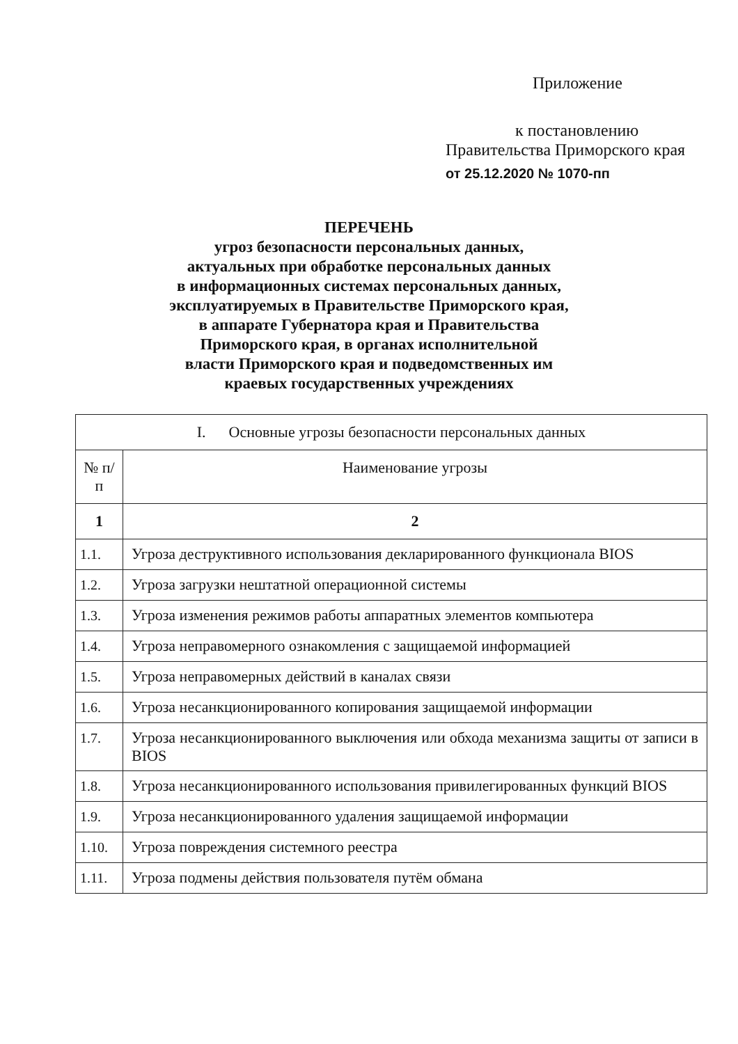Приложение
к постановлению
Правительства Приморского края
от 25.12.2020 № 1070-пп
ПЕРЕЧЕНЬ
угроз безопасности персональных данных,
актуальных при обработке персональных данных
в информационных системах персональных данных,
эксплуатируемых в Правительстве Приморского края,
в аппарате Губернатора края и Правительства
Приморского края, в органах исполнительной
власти Приморского края и подведомственных им
краевых государственных учреждениях
| I. Основные угрозы безопасности персональных данных | |
| --- | --- |
| № п/п | Наименование угрозы |
| 1 | 2 |
| 1.1. | Угроза деструктивного использования декларированного функционала BIOS |
| 1.2. | Угроза загрузки нештатной операционной системы |
| 1.3. | Угроза изменения режимов работы аппаратных элементов компьютера |
| 1.4. | Угроза неправомерного ознакомления с защищаемой информацией |
| 1.5. | Угроза неправомерных действий в каналах связи |
| 1.6. | Угроза несанкционированного копирования защищаемой информации |
| 1.7. | Угроза несанкционированного выключения или обхода механизма защиты от записи в BIOS |
| 1.8. | Угроза несанкционированного использования привилегированных функций BIOS |
| 1.9. | Угроза несанкционированного удаления защищаемой информации |
| 1.10. | Угроза повреждения системного реестра |
| 1.11. | Угроза подмены действия пользователя путём обмана |